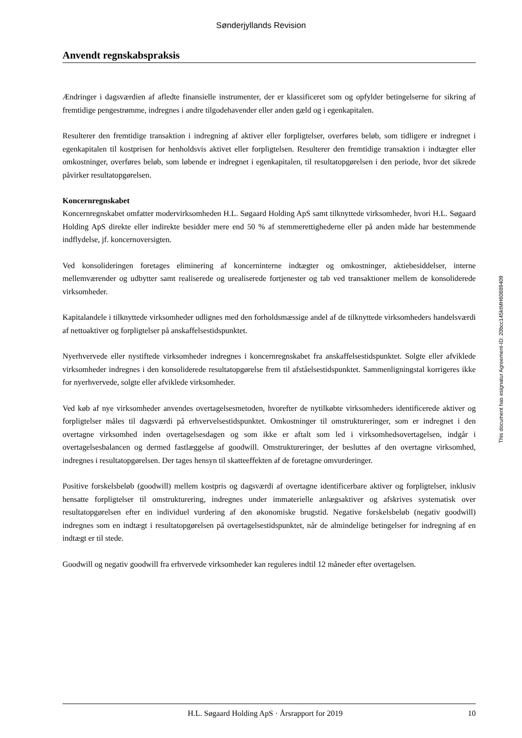Sønderjyllands Revision
Anvendt regnskabspraksis
Ændringer i dagsværdien af afledte finansielle instrumenter, der er klassificeret som og opfylder betingelserne for sikring af fremtidige pengestrømme, indregnes i andre tilgodehavender eller anden gæld og i egenkapitalen.
Resulterer den fremtidige transaktion i indregning af aktiver eller forpligtelser, overføres beløb, som tidligere er indregnet i egenkapitalen til kostprisen for henholdsvis aktivet eller forpligtelsen. Resulterer den fremtidige transaktion i indtægter eller omkostninger, overføres beløb, som løbende er indregnet i egenkapitalen, til resultatopgørelsen i den periode, hvor det sikrede påvirker resultatopgørelsen.
Koncernregnskabet
Koncernregnskabet omfatter modervirksomheden H.L. Søgaard Holding ApS samt tilknyttede virksomheder, hvori H.L. Søgaard Holding ApS direkte eller indirekte besidder mere end 50 % af stemmerettighederne eller på anden måde har bestemmende indflydelse, jf. koncernoversigten.
Ved konsolideringen foretages eliminering af koncerninterne indtægter og omkostninger, aktiebesiddelser, interne mellemværender og udbytter samt realiserede og urealiserede fortjenester og tab ved transaktioner mellem de konsoliderede virksomheder.
Kapitalandele i tilknyttede virksomheder udlignes med den forholdsmæssige andel af de tilknyttede virksomheders handelsværdi af nettoaktiver og forpligtelser på anskaffelsestidspunktet.
Nyerhvervede eller nystiftede virksomheder indregnes i koncernregnskabet fra anskaffelsestidspunktet. Solgte eller afviklede virksomheder indregnes i den konsoliderede resultatopgørelse frem til afståelsestidspunktet. Sammenligningstal korrigeres ikke for nyerhvervede, solgte eller afviklede virksomheder.
Ved køb af nye virksomheder anvendes overtagelsesmetoden, hvorefter de nytilkøbte virksomheders identificerede aktiver og forpligtelser måles til dagsværdi på erhvervelsestidspunktet. Omkostninger til omstruktureringer, som er indregnet i den overtagne virksomhed inden overtagelsesdagen og som ikke er aftalt som led i virksomhedsovertagelsen, indgår i overtagelsesbalancen og dermed fastlæggelse af goodwill. Omstruktureringer, der besluttes af den overtagne virksomhed, indregnes i resultatopgørelsen. Der tages hensyn til skatteeffekten af de foretagne omvurderinger.
Positive forskelsbeløb (goodwill) mellem kostpris og dagsværdi af overtagne identificerbare aktiver og forpligtelser, inklusiv hensatte forpligtelser til omstrukturering, indregnes under immaterielle anlægsaktiver og afskrives systematisk over resultatopgørelsen efter en individuel vurdering af den økonomiske brugstid. Negative forskelsbeløb (negativ goodwill) indregnes som en indtægt i resultatopgørelsen på overtagelsestidspunktet, når de almindelige betingelser for indregning af en indtægt er til stede.
Goodwill og negativ goodwill fra erhvervede virksomheder kan reguleres indtil 12 måneder efter overtagelsen.
This document has esignatur Agreement-ID: 20bcc145ktMH60889409
H.L. Søgaard Holding ApS · Årsrapport for 2019 10